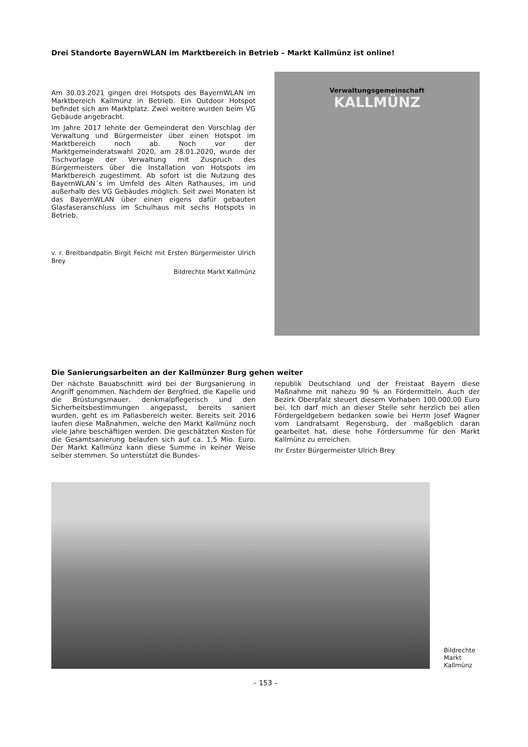Drei Standorte BayernWLAN im Marktbereich in Betrieb – Markt Kallmünz ist online!
Am 30.03.2021 gingen drei Hotspots des BayernWLAN im Marktbereich Kallmünz in Betrieb. Ein Outdoor Hotspot befindet sich am Marktplatz. Zwei weitere wurden beim VG Gebäude angebracht.
Im Jahre 2017 lehnte der Gemeinderat den Vorschlag der Verwaltung und Bürgermeister über einen Hotspot im Marktbereich noch ab. Noch vor der Marktgemeinderatswahl 2020, am 28.01.2020, wurde der Tischvorlage der Verwaltung mit Zuspruch des Bürgermeisters über die Installation von Hotspots im Marktbereich zugestimmt. Ab sofort ist die Nutzung des BayernWLAN´s im Umfeld des Alten Rathauses, im und außerhalb des VG Gebäudes möglich. Seit zwei Monaten ist das BayernWLAN über einen eigens dafür gebauten Glasfaseranschluss im Schulhaus mit sechs Hotspots in Betrieb.
v. r. Breitbandpatin Birgit Feicht mit Ersten Bürgermeister Ulrich Brey
Bildrechte Markt Kallmünz
Verwaltungsgemeinschaft
KALLMÜNZ
Die Sanierungsarbeiten an der Kallmünzer Burg gehen weiter
Der nächste Bauabschnitt wird bei der Burgsanierung in Angriff genommen. Nachdem der Bergfried, die Kapelle und die Brüstungsmauer, denkmalpflegerisch und den Sicherheitsbestimmungen angepasst, bereits saniert wurden, geht es im Pallasbereich weiter. Bereits seit 2016 laufen diese Maßnahmen, welche den Markt Kallmünz noch viele Jahre beschäftigen werden. Die geschätzten Kosten für die Gesamtsanierung belaufen sich auf ca. 1,5 Mio. Euro. Der Markt Kallmünz kann diese Summe in keiner Weise selber stemmen. So unterstützt die Bundes-
republik Deutschland und der Freistaat Bayern diese Maßnahme mit nahezu 90 % an Fördermitteln. Auch der Bezirk Oberpfalz steuert diesem Vorhaben 100.000,00 Euro bei. Ich darf mich an dieser Stelle sehr herzlich bei allen Fördergeldgebern bedanken sowie bei Herrn Josef Wagner vom Landratsamt Regensburg, der maßgeblich daran gearbeitet hat, diese hohe Fördersumme für den Markt Kallmünz zu erreichen.
Ihr Erster Bürgermeister Ulrich Brey
Bildrechte
Markt
Kallmünz
– 153 –